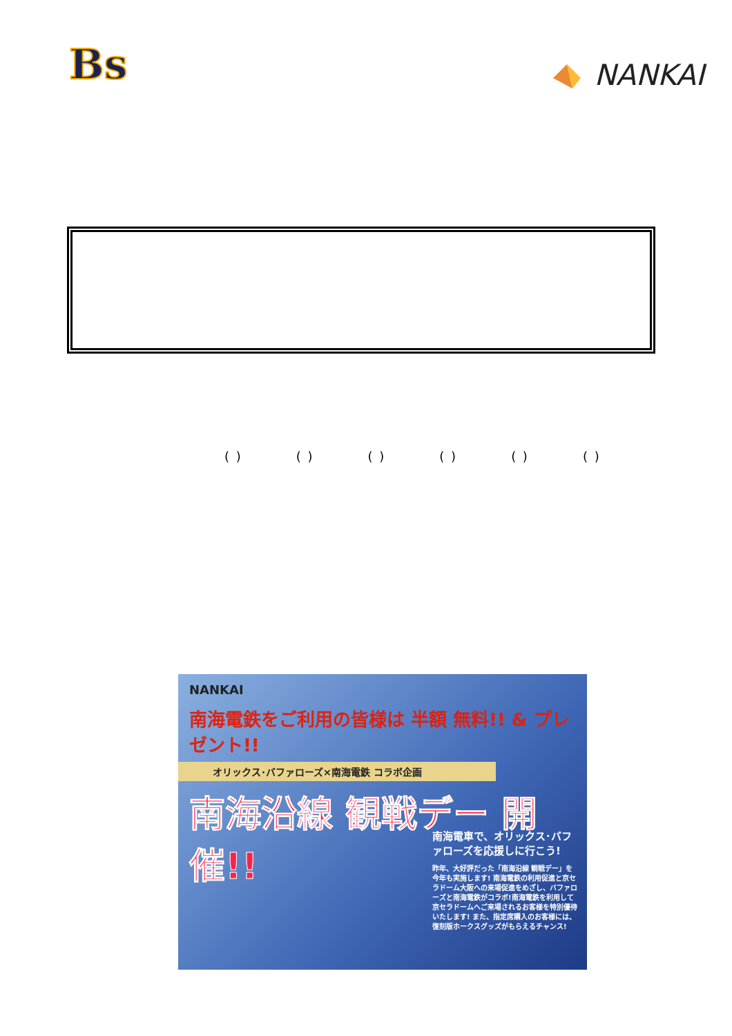Bs
NANKAI
( ) ( ) ( ) ( ) ( ) ( )
NANKAI
南海電鉄をご利用の皆様は 半額 無料!! & プレゼント!!
オリックス･バファローズ×南海電鉄 コラボ企画
南海沿線 観戦デー 開催!!
南海電車で、オリックス･バファローズを応援しに行こう!
昨年、大好評だった「南海沿線 観戦デー」を今年も実施します! 南海電鉄の利用促進と京セラドーム大阪への来場促進をめざし、バファローズと南海電鉄がコラボ!南海電鉄を利用して京セラドームへご来場されるお客様を特別優待いたします! また、指定席購入のお客様には、復刻版ホークスグッズがもらえるチャンス!